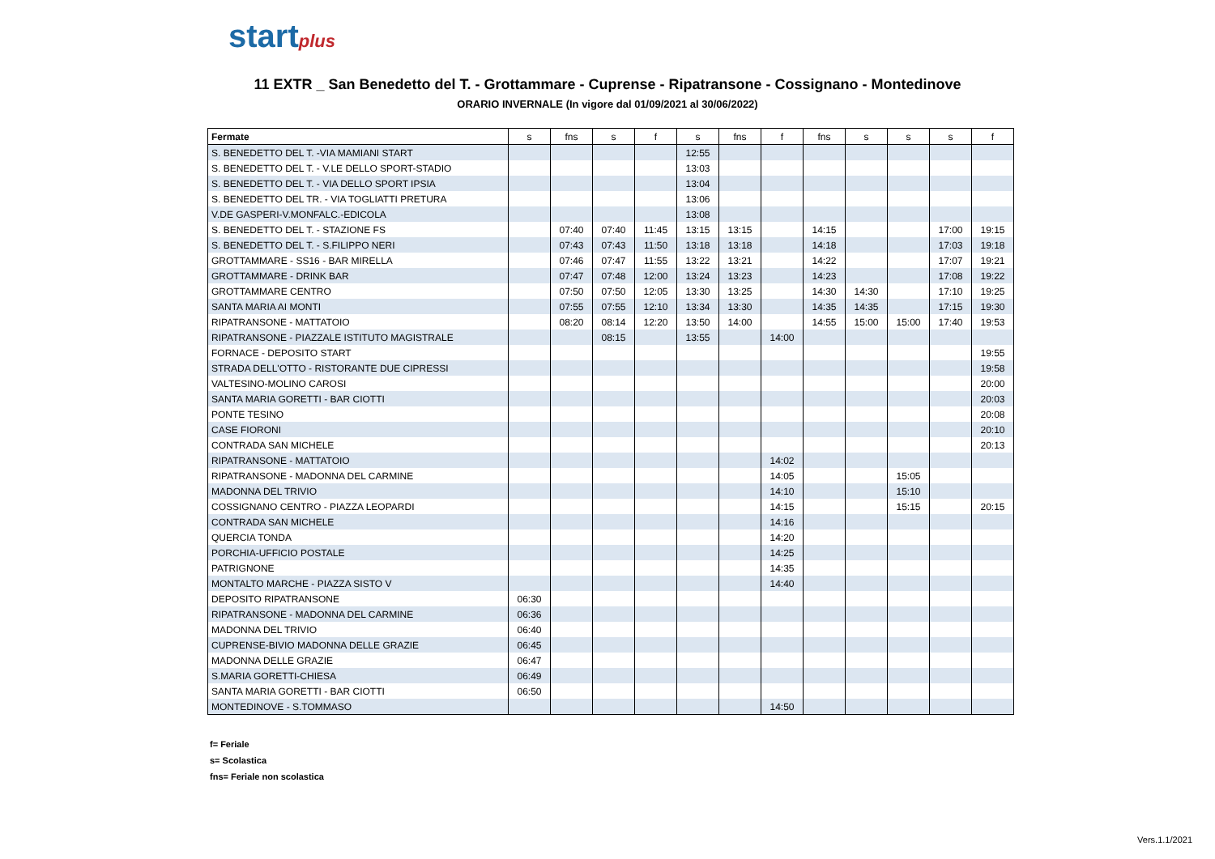startplus
11 EXTR _ San Benedetto del T. - Grottammare - Cuprense - Ripatransone - Cossignano - Montedinove
ORARIO INVERNALE (In vigore dal 01/09/2021 al 30/06/2022)
| Fermate | s | fns | s | f | s | fns | f | fns | s | s | s | f |
| --- | --- | --- | --- | --- | --- | --- | --- | --- | --- | --- | --- | --- |
| S. BENEDETTO DEL T. -VIA MAMIANI START | | | | | 12:55 | | | | | | | |
| S. BENEDETTO DEL T. - V.LE DELLO SPORT-STADIO | | | | | 13:03 | | | | | | | |
| S. BENEDETTO DEL T. - VIA DELLO SPORT IPSIA | | | | | 13:04 | | | | | | | |
| S. BENEDETTO DEL TR. - VIA TOGLIATTI PRETURA | | | | | 13:06 | | | | | | | |
| V.DE GASPERI-V.MONFALC.-EDICOLA | | | | | 13:08 | | | | | | | |
| S. BENEDETTO DEL T. - STAZIONE FS | | 07:40 | 07:40 | 11:45 | 13:15 | 13:15 | | 14:15 | | | 17:00 | 19:15 |
| S. BENEDETTO DEL T. - S.FILIPPO NERI | | 07:43 | 07:43 | 11:50 | 13:18 | 13:18 | | 14:18 | | | 17:03 | 19:18 |
| GROTTAMMARE - SS16 - BAR MIRELLA | | 07:46 | 07:47 | 11:55 | 13:22 | 13:21 | | 14:22 | | | 17:07 | 19:21 |
| GROTTAMMARE - DRINK BAR | | 07:47 | 07:48 | 12:00 | 13:24 | 13:23 | | 14:23 | | | 17:08 | 19:22 |
| GROTTAMMARE CENTRO | | 07:50 | 07:50 | 12:05 | 13:30 | 13:25 | | 14:30 | 14:30 | | 17:10 | 19:25 |
| SANTA MARIA AI MONTI | | 07:55 | 07:55 | 12:10 | 13:34 | 13:30 | | 14:35 | 14:35 | | 17:15 | 19:30 |
| RIPATRANSONE - MATTATOIO | | 08:20 | 08:14 | 12:20 | 13:50 | 14:00 | | 14:55 | 15:00 | 15:00 | 17:40 | 19:53 |
| RIPATRANSONE - PIAZZALE ISTITUTO MAGISTRALE | | | 08:15 | | 13:55 | | 14:00 | | | | | |
| FORNACE - DEPOSITO START | | | | | | | | | | | | 19:55 |
| STRADA DELL'OTTO - RISTORANTE DUE CIPRESSI | | | | | | | | | | | | 19:58 |
| VALTESINO-MOLINO CAROSI | | | | | | | | | | | | 20:00 |
| SANTA MARIA GORETTI - BAR CIOTTI | | | | | | | | | | | | 20:03 |
| PONTE TESINO | | | | | | | | | | | | 20:08 |
| CASE FIORONI | | | | | | | | | | | | 20:10 |
| CONTRADA SAN MICHELE | | | | | | | | | | | | 20:13 |
| RIPATRANSONE - MATTATOIO | | | | | | | 14:02 | | | | | |
| RIPATRANSONE - MADONNA DEL CARMINE | | | | | | | 14:05 | | | 15:05 | | |
| MADONNA DEL TRIVIO | | | | | | | 14:10 | | | 15:10 | | |
| COSSIGNANO CENTRO - PIAZZA LEOPARDI | | | | | | | 14:15 | | | 15:15 | | 20:15 |
| CONTRADA SAN MICHELE | | | | | | | 14:16 | | | | | |
| QUERCIA TONDA | | | | | | | 14:20 | | | | | |
| PORCHIA-UFFICIO POSTALE | | | | | | | 14:25 | | | | | |
| PATRIGNONE | | | | | | | 14:35 | | | | | |
| MONTALTO MARCHE - PIAZZA SISTO V | | | | | | | 14:40 | | | | | |
| DEPOSITO RIPATRANSONE | 06:30 | | | | | | | | | | | |
| RIPATRANSONE - MADONNA DEL CARMINE | 06:36 | | | | | | | | | | | |
| MADONNA DEL TRIVIO | 06:40 | | | | | | | | | | | |
| CUPRENSE-BIVIO MADONNA DELLE GRAZIE | 06:45 | | | | | | | | | | | |
| MADONNA DELLE GRAZIE | 06:47 | | | | | | | | | | | |
| S.MARIA GORETTI-CHIESA | 06:49 | | | | | | | | | | | |
| SANTA MARIA GORETTI - BAR CIOTTI | 06:50 | | | | | | | | | | | |
| MONTEDINOVE - S.TOMMASO | | | | | | | 14:50 | | | | | |
f= Feriale
s= Scolastica
fns= Feriale non scolastica
Vers.1.1/2021